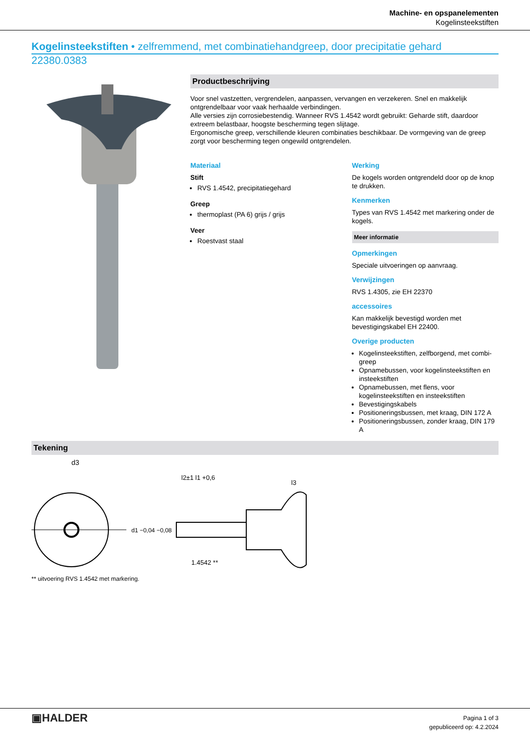Machine- en opspanelementen
Kogelinsteekstiften
Kogelinsteekstiften • zelfremmend, met combinatiehandgreep, door precipitatie gehard
22380.0383
Productbeschrijving
Voor snel vastzetten, vergrendelen, aanpassen, vervangen en verzekeren. Snel en makkelijk ontgrendelbaar voor vaak herhaalde verbindingen.
Alle versies zijn corrosiebestendig. Wanneer RVS 1.4542 wordt gebruikt: Geharde stift, daardoor extreem belastbaar, hoogste bescherming tegen slijtage.
Ergonomische greep, verschillende kleuren combinaties beschikbaar. De vormgeving van de greep zorgt voor bescherming tegen ongewild ontgrendelen.
Materiaal
Stift
RVS 1.4542, precipitatiegehard
Greep
thermoplast (PA 6) grijs / grijs
Veer
Roestvast staal
Werking
De kogels worden ontgrendeld door op de knop te drukken.
Kenmerken
Types van RVS 1.4542 met markering onder de kogels.
Meer informatie
Opmerkingen
Speciale uitvoeringen op aanvraag.
Verwijzingen
RVS 1.4305, zie EH 22370
accessoires
Kan makkelijk bevestigd worden met bevestigingskabel EH 22400.
Overige producten
Kogelinsteekstiften, zelfborgend, met combi-greep
Opnamebussen, voor kogelinsteekstiften en insteekstiften
Opnamebussen, met flens, voor kogelinsteekstiften en insteekstiften
Bevestigingskabels
Positioneringsbussen, met kraag, DIN 172 A
Positioneringsbussen, zonder kraag, DIN 179 A
Tekening
d3
l2±1 l1 +0,6
l3
1.4542 **
d1 −0,04 −0,08
** uitvoering RVS 1.4542 met markering.
▣HALDER
Pagina 1 of 3
gepubliceerd op: 4.2.2024